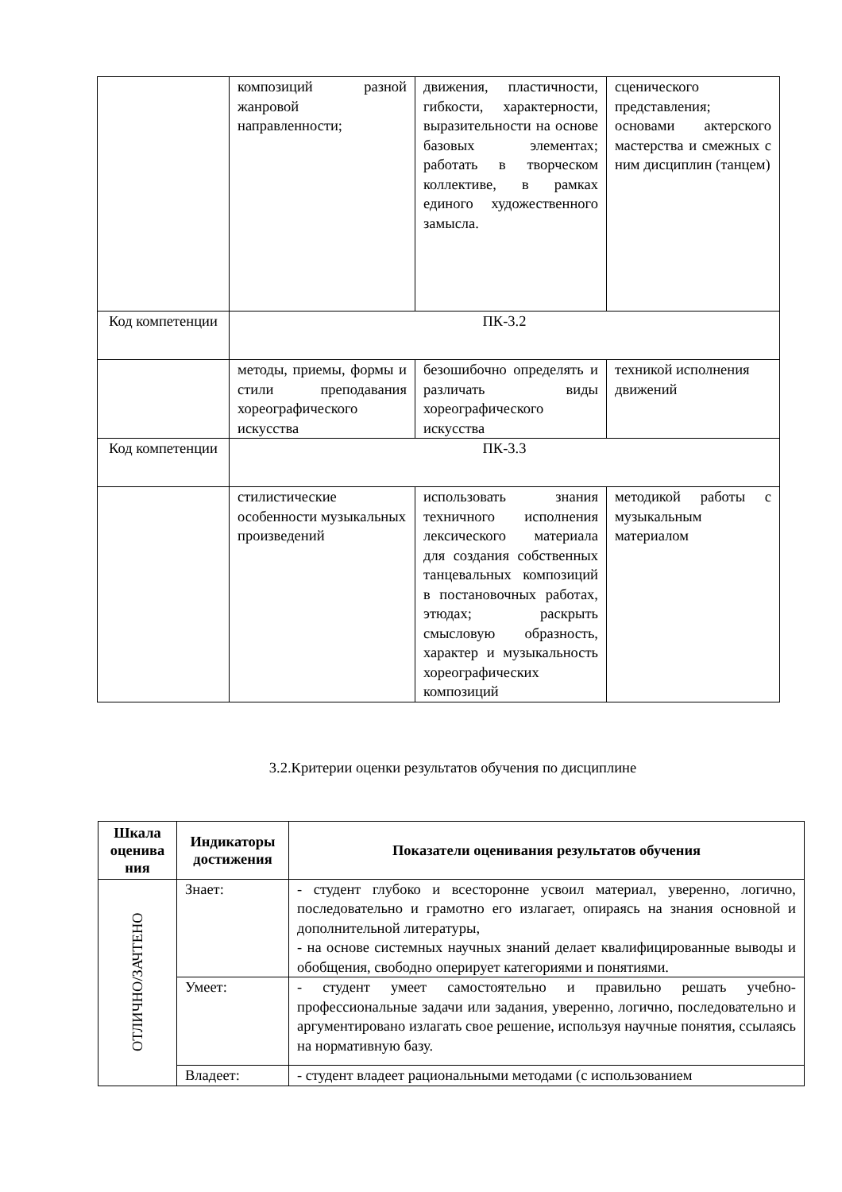| | композиций разной жанровой направленности; | движения, пластичности, гибкости, характерности, выразительности на основе базовых элементах; работать в творческом коллективе, в рамках единого художественного замысла. | сценического представления; основами актерского мастерства и смежных с ним дисциплин (танцем) |
| Код компетенции | ПК-3.2 | | |
| | методы, приемы, формы и стили преподавания хореографического искусства | безошибочно определять и различать виды хореографического искусства | техникой исполнения движений |
| Код компетенции | ПК-3.3 | | |
| | стилистические особенности музыкальных произведений | использовать знания техничного исполнения лексического материала для создания собственных танцевальных композиций в постановочных работах, этюдах; раскрыть смысловую образность, характер и музыкальность хореографических композиций | методикой работы с музыкальным материалом |
3.2.Критерии оценки результатов обучения по дисциплине
| Шкала оценива ния | Индикаторы достижения | Показатели оценивания результатов обучения |
| --- | --- | --- |
| ОТЛИЧНО/ЗАЧТЕНО | Знает: | - студент глубоко и всесторонне усвоил материал, уверенно, логично, последовательно и грамотно его излагает, опираясь на знания основной и дополнительной литературы, - на основе системных научных знаний делает квалифицированные выводы и обобщения, свободно оперирует категориями и понятиями. |
| | Умеет: | - студент умеет самостоятельно и правильно решать учебно-профессиональные задачи или задания, уверенно, логично, последовательно и аргументировано излагать свое решение, используя научные понятия, ссылаясь на нормативную базу. |
| | Владеет: | - студент владеет рациональными методами (с использованием |